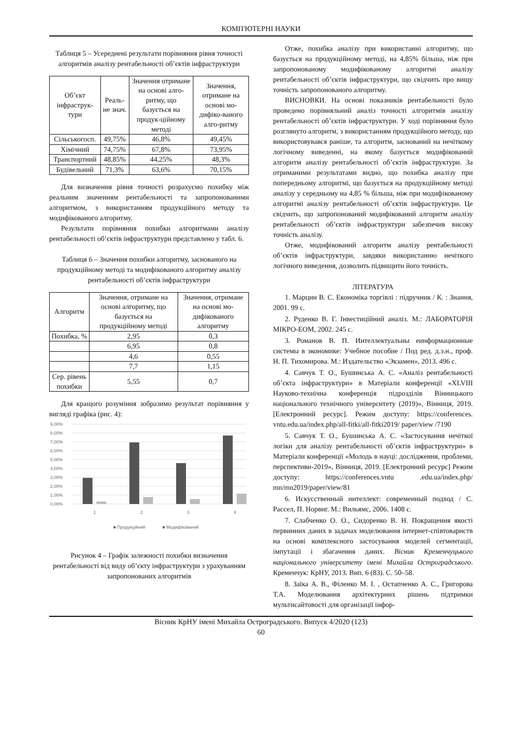КОМП'ЮТЕРНІ НАУКИ
Таблиця 5 – Усереднені результати порівняння рівня точності алгоритмів аналізу рентабельності об’єктів інфраструктури
| Об’єкт інфраструк-тури | Реаль-не знач. | Значення отримане на основі алго-ритму, що базується на продук-ційному методі | Значення, отримане на основі мо-дифіко-ваного алго-ритму |
| --- | --- | --- | --- |
| Сільськогосп. | 49,75% | 46,8% | 49,45% |
| Хімічний | 74,75% | 67,8% | 73,95% |
| Транспортний | 48,85% | 44,25% | 48,3% |
| Будівельний | 71,3% | 63,6% | 70,15% |
Для визначення рівня точності розрахуємо похибку між реальним значенням рентабельності та запропонованими алгоритмом, з використанням продукційного методу та модифікованого алгоритму.
Результати порівняння похибки алгоритмами аналізу рентабельності об‘єктів інфраструктури представлено у табл. 6.
Таблиця 6 – Значення похибки алгоритму, заснованого на продукційному методі та модифікованого алгоритму аналізу рентабельності об’єктів інфраструктури
| Алгоритм | Значення, отримане на основі алгоритму, що базується на продукційному методі | Значення, отримане на основі мо-дифікованого алгоритму |
| --- | --- | --- |
| Похибка, % | 2,95 | 0,3 |
| | 6,95 | 0,8 |
| | 4,6 | 0,55 |
| | 7,7 | 1,15 |
| Сер. рівень похибки | 5,55 | 0,7 |
Для кращого розуміння зобразимо результат порівняння у вигляді графіка (рис. 4):
9,00%
8,00%
7,00%
6,00%
5,00%
4,00%
3,00%
2,00%
1,00%
0,00%
1
2
3
4
■ Продукційний
■ Модифікований
Рисунок 4 – Графік залежності похибки визначення рентабельності від виду об’єкту інфраструктури з урахуванням запропонованих алгоритмів
Отже, похибка аналізу при використанні алгоритму, що базується на продукційному методі, на 4,85% більша, ніж при запропонованому модифікованому алгоритмі аналізу рентабельності об’єктів інфраструктури, що свідчить про вищу точність запропонованого алгоритму.
ВИСНОВКИ. На основі показників рентабельності було проведено порівняльний аналіз точності алгоритмів аналізу рентабельності об’єктів інфраструктури. У ході порівняння було розглянуто алгоритм, з використанням продукційного методу, що використовувався раніше, та алгоритм, заснований на нечіткому логічному виведенні, на якому базується модифікований алгоритм аналізу рентабельності об’єктів інфраструктури. За отриманими результатами видно, що похибка аналізу при попередньому алгоритмі, що базується на продукційному методі аналізу у середньому на 4,85 % більша, ніж при модифікованому алгоритмі аналізу рентабельності об’єктів інфраструктури. Це свідчить, що запропонований модифікований алгоритм аналізу рентабельності об’єктів інфраструктури забезпечив високу точність аналізу.
Отже, модифікований алгоритм аналізу рентабельності об’єктів інфраструктури, завдяки використанню нечіткого логічного виведення, дозволить підвищити його точність.
ЛІТЕРАТУРА
1. Марцин В. С. Економіка торгівлі : підручник / К. : Знання, 2001. 99 с.
2. Руденко В. Г. Інвестиційний аналіз. М.: ЛАБОРАТОРІЯ МІКРО-ЕОМ, 2002. 245 с.
3. Романов В. П. Интеллектуальны еинформационные системы в экономике: Учебное пособие / Под ред. д.э.н., проф. Н. П. Тихомирова. М.: Издательство «Экзамен», 2013. 496 с.
4. Савчук Т. О., Бушинська А. С. «Аналіз рентабельності об’єкта інфраструктури» в Матеріали конференції «XLVIII Науково-технічна конференція підрозділів Вінницького національного технічного університету (2019)», Вінниця, 2019. [Електронний ресурс]. Режим доступу: https://conferences. vntu.edu.ua/index.php/all-fitki/all-fitki2019/ paper/view /7190
5. Савчук Т. О., Бушинська А. С. «Застосування нечіткої логіки для аналізу рентабельності об’єктів інфраструктури» в Матеріали конференції «Молодь в науці: дослідження, проблеми, перспективи-2019», Вінниця, 2019. [Електронний ресурс] Режим доступу: https://conferences.vntu .edu.ua/index.php/ mn/mn2019/paper/view/81
6. Искусственный интеллект: современный подход / С. Рассел, П. Норвиг. М.: Вильямс, 2006. 1408 с.
7. Слабченко О. О., Сидоренко В. Н. Покращення якості первинних даних в задачах моделювання інтернет-співтовариств на основі комплексного застосування моделей сегментації, імпутації і збагачення даних. Вісник Кременчуцького національного університету імені Михайла Остроградського. Кременчук: КрНУ, 2013. Вип. 6 (83). С. 50–58.
8. Заїка А. В., Філенко М. І. , Остапченко А. С., Григорова Т.А. Моделювання архітектурних рішень підтримки мультисайтовості для організації інфор-
Вісник КрНУ імені Михайла Остроградського. Випуск 4/2020 (123)
60